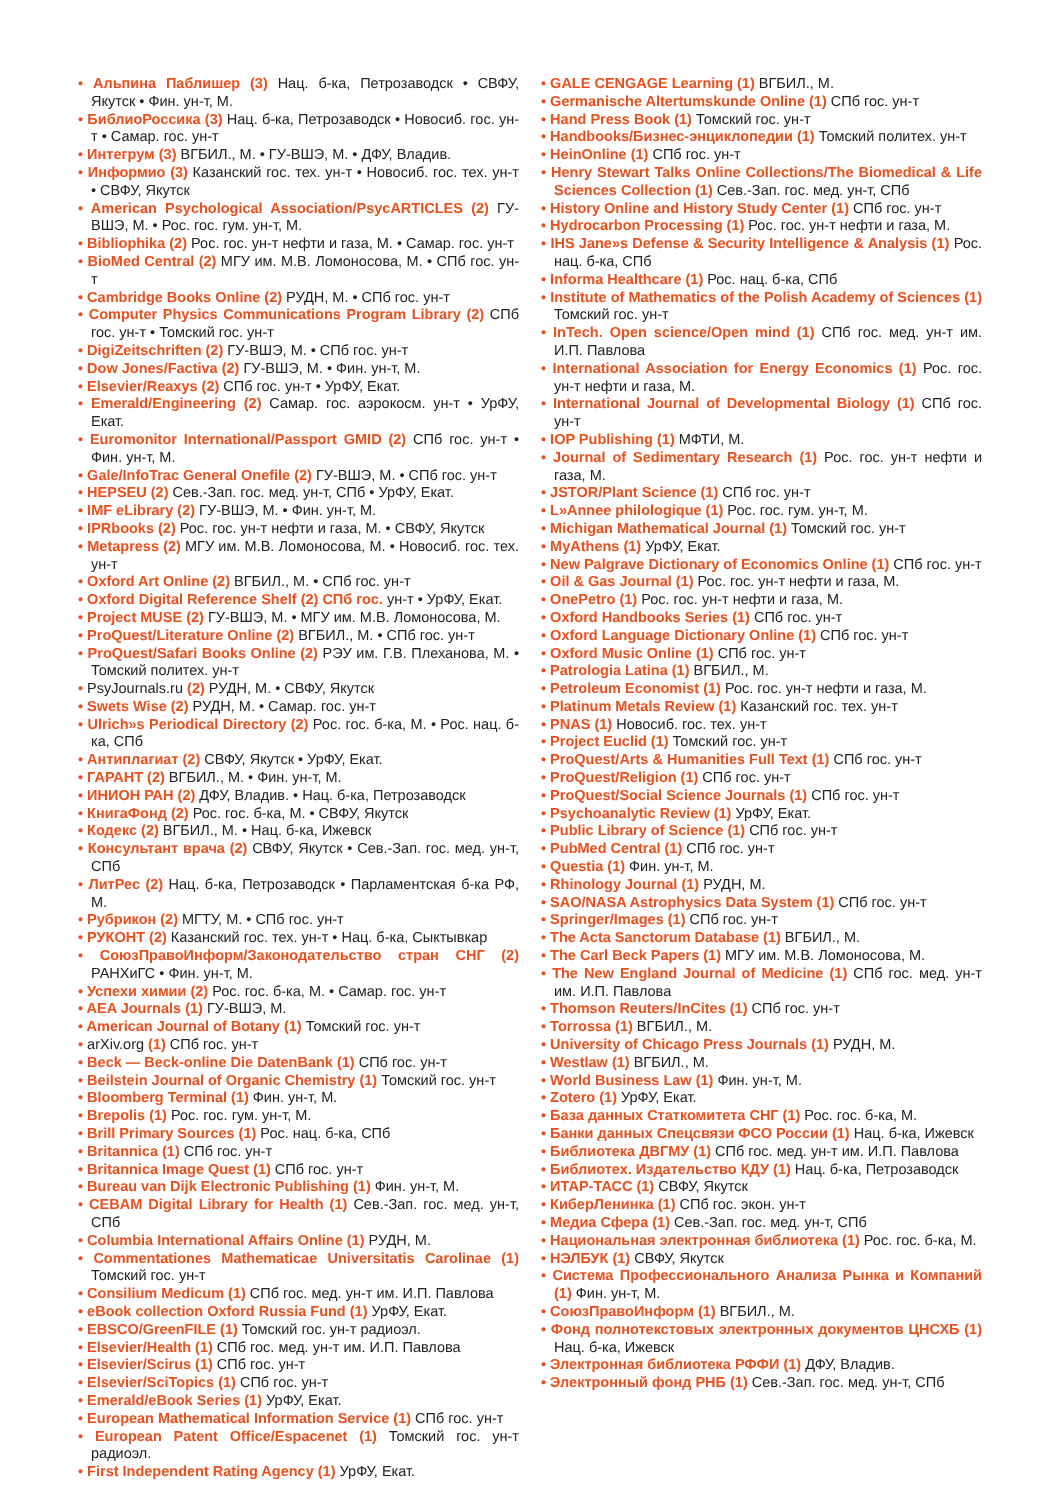• Альпина Паблишер (3) Нац. б-ка, Петрозаводск • СВФУ, Якутск • Фин. ун-т, М.
• БиблиоРоссика (3) Нац. б-ка, Петрозаводск • Новосиб. гос. ун-т • Самар. гос. ун-т
• Интегрум (3) ВГБИЛ., М. • ГУ-ВШЭ, М. • ДФУ, Владив.
• Информио (3) Казанский гос. тех. ун-т • Новосиб. гос. тех. ун-т • СВФУ, Якутск
• American Psychological Association/PsycARTICLES (2) ГУ-ВШЭ, М. • Рос. гос. гум. ун-т, М.
• Bibliophika (2) Рос. гос. ун-т нефти и газа, М. • Самар. гос. ун-т
• BioMed Central (2) МГУ им. М.В. Ломоносова, М. • СПб гос. ун-т
• Cambridge Books Online (2) РУДН, М. • СПб гос. ун-т
• Computer Physics Communications Program Library (2) СПб гос. ун-т • Томский гос. ун-т
• DigiZeitschriften (2) ГУ-ВШЭ, М. • СПб гос. ун-т
• Dow Jones/Factiva (2) ГУ-ВШЭ, М. • Фин. ун-т, М.
• Elsevier/Reaxys (2) СПб гос. ун-т • УрФУ, Екат.
• Emerald/Engineering (2) Самар. гос. аэрокосм. ун-т • УрФУ, Екат.
• Euromonitor International/Passport GMID (2) СПб гос. ун-т • Фин. ун-т, М.
• Gale/InfoTrac General Onefile (2) ГУ-ВШЭ, М. • СПб гос. ун-т
• HEPSEU (2) Сев.-Зап. гос. мед. ун-т, СПб • УрФУ, Екат.
• IMF eLibrary (2) ГУ-ВШЭ, М. • Фин. ун-т, М.
• IPRbooks (2) Рос. гос. ун-т нефти и газа, М. • СВФУ, Якутск
• Metapress (2) МГУ им. М.В. Ломоносова, М. • Новосиб. гос. тех. ун-т
• Oxford Art Online (2) ВГБИЛ., М. • СПб гос. ун-т
• Oxford Digital Reference Shelf (2) СПб гос. ун-т • УрФУ, Екат.
• Project MUSE (2) ГУ-ВШЭ, М. • МГУ им. М.В. Ломоносова, М.
• ProQuest/Literature Online (2) ВГБИЛ., М. • СПб гос. ун-т
• ProQuest/Safari Books Online (2) РЭУ им. Г.В. Плеханова, М. • Томский политех. ун-т
• PsyJournals.ru (2) РУДН, М. • СВФУ, Якутск
• Swets Wise (2) РУДН, М. • Самар. гос. ун-т
• Ulrich»s Periodical Directory (2) Рос. гос. б-ка, М. • Рос. нац. б-ка, СПб
• Антиплагиат (2) СВФУ, Якутск • УрФУ, Екат.
• ГАРАНТ (2) ВГБИЛ., М. • Фин. ун-т, М.
• ИНИОН РАН (2) ДФУ, Владив. • Нац. б-ка, Петрозаводск
• КнигаФонд (2) Рос. гос. б-ка, М. • СВФУ, Якутск
• Кодекс (2) ВГБИЛ., М. • Нац. б-ка, Ижевск
• Консультант врача (2) СВФУ, Якутск • Сев.-Зап. гос. мед. ун-т, СПб
• ЛитРес (2) Нац. б-ка, Петрозаводск • Парламентская б-ка РФ, М.
• Рубрикон (2) МГТУ, М. • СПб гос. ун-т
• РУКОНТ (2) Казанский гос. тех. ун-т • Нац. б-ка, Сыктывкар
• СоюзПравоИнформ/Законодательство стран СНГ (2) РАНХиГС • Фин. ун-т, М.
• Успехи химии (2) Рос. гос. б-ка, М. • Самар. гос. ун-т
• AEA Journals (1) ГУ-ВШЭ, М.
• American Journal of Botany (1) Томский гос. ун-т
• arXiv.org (1) СПб гос. ун-т
• Beck — Beck-online Die DatenBank (1) СПб гос. ун-т
• Beilstein Journal of Organic Chemistry (1) Томский гос. ун-т
• Bloomberg Terminal (1) Фин. ун-т, М.
• Brepolis (1) Рос. гос. гум. ун-т, М.
• Brill Primary Sources (1) Рос. нац. б-ка, СПб
• Britannica (1) СПб гос. ун-т
• Britannica Image Quest (1) СПб гос. ун-т
• Bureau van Dijk Electronic Publishing (1) Фин. ун-т, М.
• CEBAM Digital Library for Health (1) Сев.-Зап. гос. мед. ун-т, СПб
• Columbia International Affairs Online (1) РУДН, М.
• Commentationes Mathematicae Universitatis Carolinae (1) Томский гос. ун-т
• Consilium Medicum (1) СПб гос. мед. ун-т им. И.П. Павлова
• eBook collection Oxford Russia Fund (1) УрФУ, Екат.
• EBSCO/GreenFILE (1) Томский гос. ун-т радиоэл.
• Elsevier/Health (1) СПб гос. мед. ун-т им. И.П. Павлова
• Elsevier/Scirus (1) СПб гос. ун-т
• Elsevier/SciTopics (1) СПб гос. ун-т
• Emerald/eBook Series (1) УрФУ, Екат.
• European Mathematical Information Service (1) СПб гос. ун-т
• European Patent Office/Espacenet (1) Томский гос. ун-т радиоэл.
• First Independent Rating Agency (1) УрФУ, Екат.
• GALE CENGAGE Learning (1) ВГБИЛ., М.
• Germanische Altertumskunde Online (1) СПб гос. ун-т
• Hand Press Book (1) Томский гос. ун-т
• Handbooks/Бизнес-энциклопедии (1) Томский политех. ун-т
• HeinOnline (1) СПб гос. ун-т
• Henry Stewart Talks Online Collections/The Biomedical & Life Sciences Collection (1) Сев.-Зап. гос. мед. ун-т, СПб
• History Online and History Study Center (1) СПб гос. ун-т
• Hydrocarbon Processing (1) Рос. гос. ун-т нефти и газа, М.
• IHS Jane»s Defense & Security Intelligence & Analysis (1) Рос. нац. б-ка, СПб
• Informa Healthcare (1) Рос. нац. б-ка, СПб
• Institute of Mathematics of the Polish Academy of Sciences (1) Томский гос. ун-т
• InTech. Open science/Open mind (1) СПб гос. мед. ун-т им. И.П. Павлова
• International Association for Energy Economics (1) Рос. гос. ун-т нефти и газа, М.
• International Journal of Developmental Biology (1) СПб гос. ун-т
• IOP Publishing (1) МФТИ, М.
• Journal of Sedimentary Research (1) Рос. гос. ун-т нефти и газа, М.
• JSTOR/Plant Science (1) СПб гос. ун-т
• L»Annee philologique (1) Рос. гос. гум. ун-т, М.
• Michigan Mathematical Journal (1) Томский гос. ун-т
• MyAthens (1) УрФУ, Екат.
• New Palgrave Dictionary of Economics Online (1) СПб гос. ун-т
• Oil & Gas Journal (1) Рос. гос. ун-т нефти и газа, М.
• OnePetro (1) Рос. гос. ун-т нефти и газа, М.
• Oxford Handbooks Series (1) СПб гос. ун-т
• Oxford Language Dictionary Online (1) СПб гос. ун-т
• Oxford Music Online (1) СПб гос. ун-т
• Patrologia Latina (1) ВГБИЛ., М.
• Petroleum Economist (1) Рос. гос. ун-т нефти и газа, М.
• Platinum Metals Review (1) Казанский гос. тех. ун-т
• PNAS (1) Новосиб. гос. тех. ун-т
• Project Euclid (1) Томский гос. ун-т
• ProQuest/Arts & Humanities Full Text (1) СПб гос. ун-т
• ProQuest/Religion (1) СПб гос. ун-т
• ProQuest/Social Science Journals (1) СПб гос. ун-т
• Psychoanalytic Review (1) УрФУ, Екат.
• Public Library of Science (1) СПб гос. ун-т
• PubMed Central (1) СПб гос. ун-т
• Questia (1) Фин. ун-т, М.
• Rhinology Journal (1) РУДН, М.
• SAO/NASA Astrophysics Data System (1) СПб гос. ун-т
• Springer/Images (1) СПб гос. ун-т
• The Acta Sanctorum Database (1) ВГБИЛ., М.
• The Carl Beck Papers (1) МГУ им. М.В. Ломоносова, М.
• The New England Journal of Medicine (1) СПб гос. мед. ун-т им. И.П. Павлова
• Thomson Reuters/InCites (1) СПб гос. ун-т
• Torrossa (1) ВГБИЛ., М.
• University of Chicago Press Journals (1) РУДН, М.
• Westlaw (1) ВГБИЛ., М.
• World Business Law (1) Фин. ун-т, М.
• Zotero (1) УрФУ, Екат.
• База данных Статкомитета СНГ (1) Рос. гос. б-ка, М.
• Банки данных Спецсвязи ФСО России (1) Нац. б-ка, Ижевск
• Библиотека ДВГМУ (1) СПб гос. мед. ун-т им. И.П. Павлова
• Библиотех. Издательство КДУ (1) Нац. б-ка, Петрозаводск
• ИТАР-ТАСС (1) СВФУ, Якутск
• КиберЛенинка (1) СПб гос. экон. ун-т
• Медиа Сфера (1) Сев.-Зап. гос. мед. ун-т, СПб
• Национальная электронная библиотека (1) Рос. гос. б-ка, М.
• НЭЛБУК (1) СВФУ, Якутск
• Система Профессионального Анализа Рынка и Компаний (1) Фин. ун-т, М.
• СоюзПравоИнформ (1) ВГБИЛ., М.
• Фонд полнотекстовых электронных документов ЦНСХБ (1) Нац. б-ка, Ижевск
• Электронная библиотека РФФИ (1) ДФУ, Владив.
• Электронный фонд РНБ (1) Сев.-Зап. гос. мед. ун-т, СПб